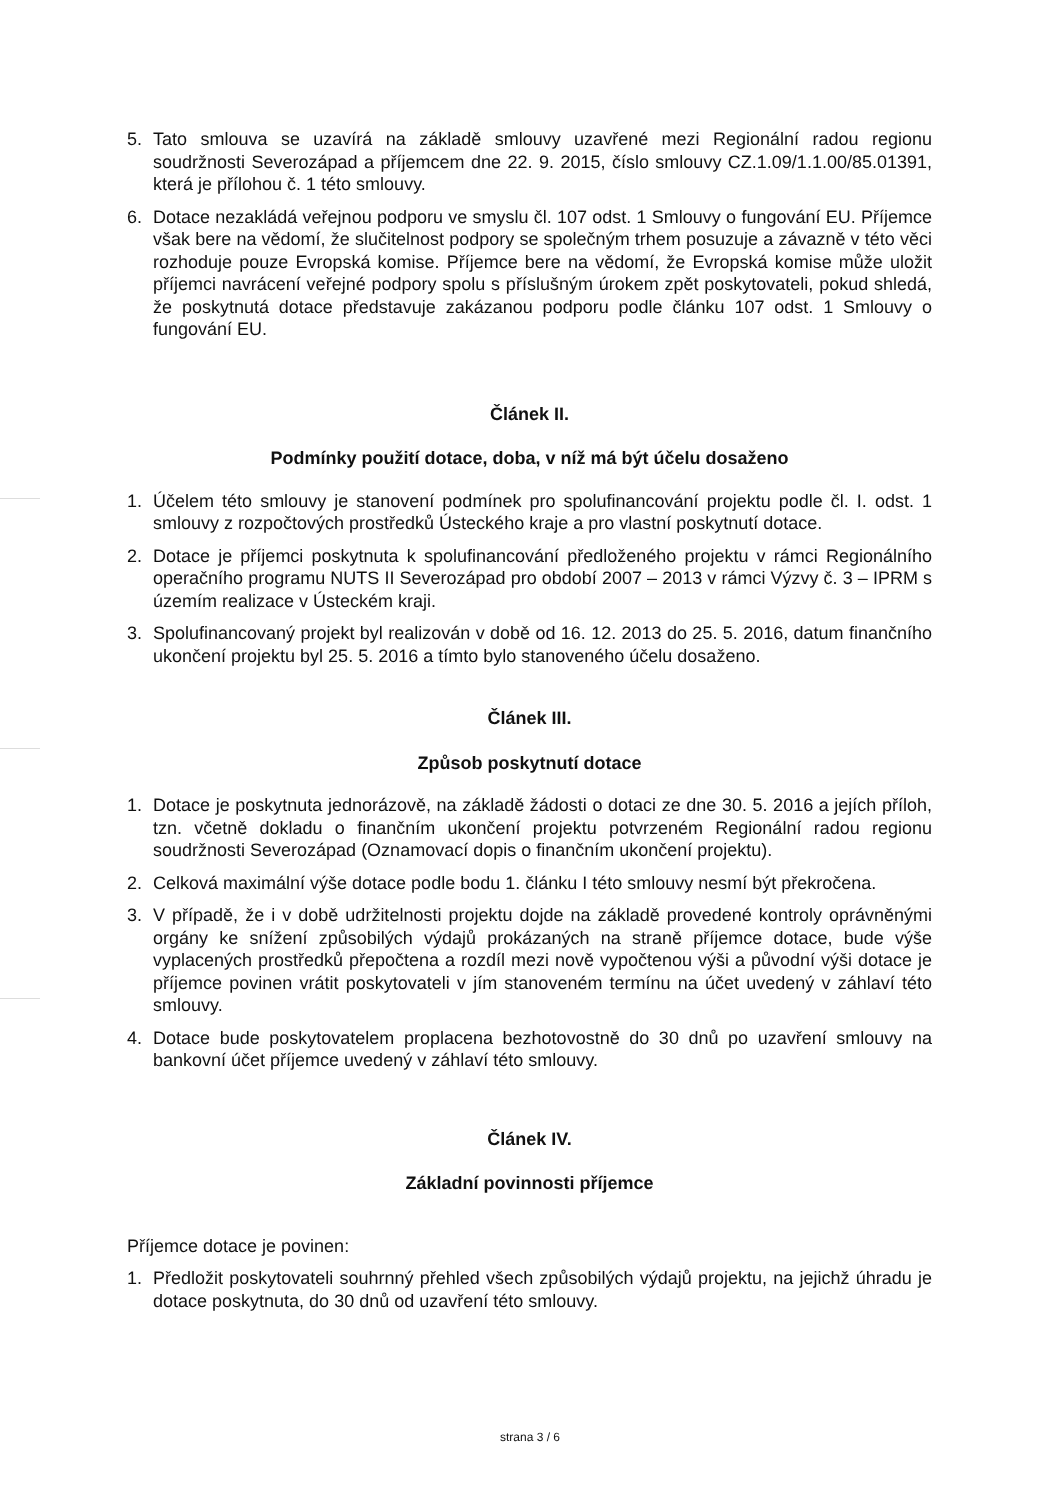5. Tato smlouva se uzavírá na základě smlouvy uzavřené mezi Regionální radou regionu soudržnosti Severozápad a příjemcem dne 22. 9. 2015, číslo smlouvy CZ.1.09/1.1.00/85.01391, která je přílohou č. 1 této smlouvy.
6. Dotace nezakládá veřejnou podporu ve smyslu čl. 107 odst. 1 Smlouvy o fungování EU. Příjemce však bere na vědomí, že slučitelnost podpory se společným trhem posuzuje a závazně v této věci rozhoduje pouze Evropská komise. Příjemce bere na vědomí, že Evropská komise může uložit příjemci navrácení veřejné podpory spolu s příslušným úrokem zpět poskytovateli, pokud shledá, že poskytnutá dotace představuje zakázanou podporu podle článku 107 odst. 1 Smlouvy o fungování EU.
Článek II.
Podmínky použití dotace, doba, v níž má být účelu dosaženo
1. Účelem této smlouvy je stanovení podmínek pro spolufinancování projektu podle čl. I. odst. 1 smlouvy z rozpočtových prostředků Ústeckého kraje a pro vlastní poskytnutí dotace.
2. Dotace je příjemci poskytnuta k spolufinancování předloženého projektu v rámci Regionálního operačního programu NUTS II Severozápad pro období 2007 – 2013 v rámci Výzvy č. 3 – IPRM s územím realizace v Ústeckém kraji.
3. Spolufinancovaný projekt byl realizován v době od 16. 12. 2013 do 25. 5. 2016, datum finančního ukončení projektu byl 25. 5. 2016 a tímto bylo stanoveného účelu dosaženo.
Článek III.
Způsob poskytnutí dotace
1. Dotace je poskytnuta jednorázově, na základě žádosti o dotaci ze dne 30. 5. 2016 a jejích příloh, tzn. včetně dokladu o finančním ukončení projektu potvrzeném Regionální radou regionu soudržnosti Severozápad (Oznamovací dopis o finančním ukončení projektu).
2. Celková maximální výše dotace podle bodu 1. článku I této smlouvy nesmí být překročena.
3. V případě, že i v době udržitelnosti projektu dojde na základě provedené kontroly oprávněnými orgány ke snížení způsobilých výdajů prokázaných na straně příjemce dotace, bude výše vyplacených prostředků přepočtena a rozdíl mezi nově vypočtenou výši a původní výši dotace je příjemce povinen vrátit poskytovateli v jím stanoveném termínu na účet uvedený v záhlaví této smlouvy.
4. Dotace bude poskytovatelem proplacena bezhotovostně do 30 dnů po uzavření smlouvy na bankovní účet příjemce uvedený v záhlaví této smlouvy.
Článek IV.
Základní povinnosti příjemce
Příjemce dotace je povinen:
1. Předložit poskytovateli souhrnný přehled všech způsobilých výdajů projektu, na jejichž úhradu je dotace poskytnuta, do 30 dnů od uzavření této smlouvy.
strana 3 / 6